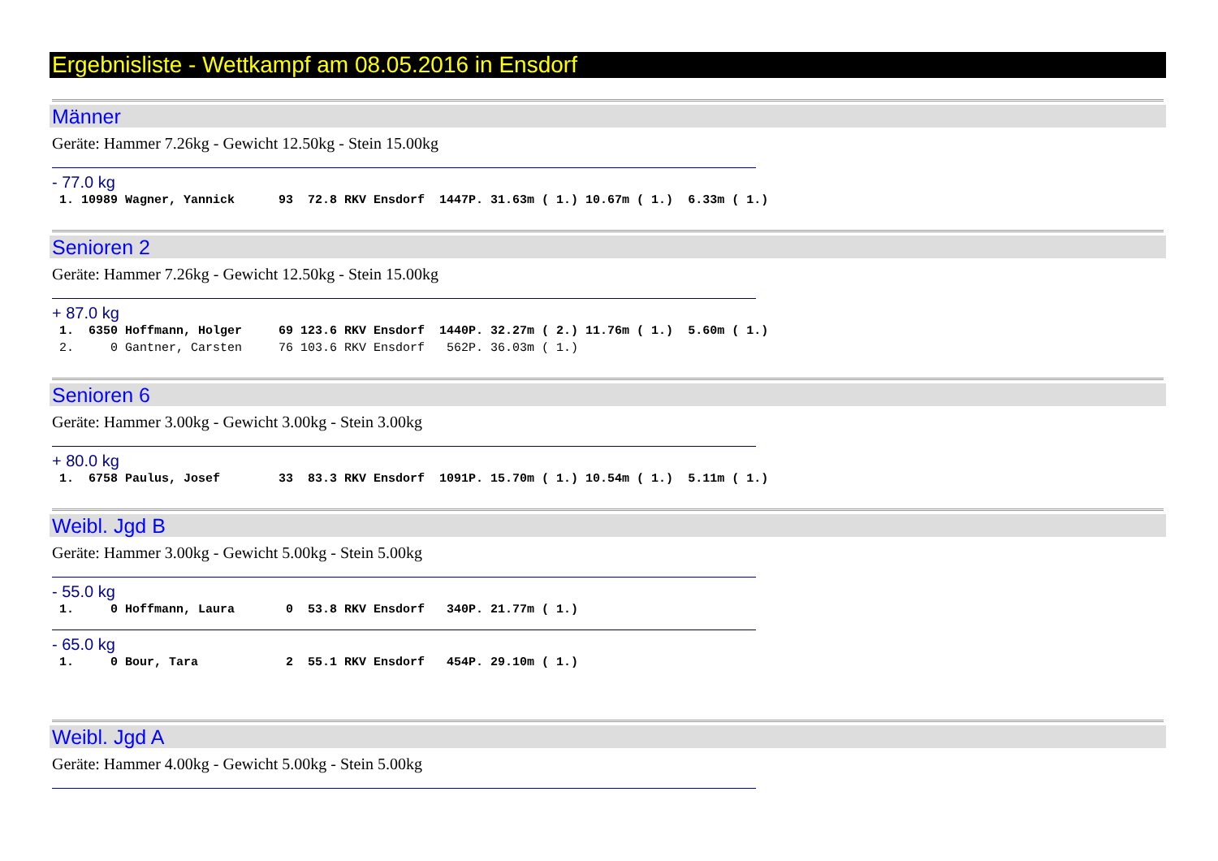Ergebnisliste - Wettkampf am 08.05.2016 in Ensdorf
Männer
Geräte: Hammer 7.26kg - Gewicht 12.50kg - Stein 15.00kg
- 77.0 kg
 1. 10989 Wagner, Yannick      93  72.8 RKV Ensdorf  1447P. 31.63m ( 1.) 10.67m ( 1.)  6.33m ( 1.)
Senioren 2
Geräte: Hammer 7.26kg - Gewicht 12.50kg - Stein 15.00kg
+ 87.0 kg
 1.  6350 Hoffmann, Holger     69 123.6 RKV Ensdorf  1440P. 32.27m ( 2.) 11.76m ( 1.)  5.60m ( 1.)
 2.     0 Gantner, Carsten     76 103.6 RKV Ensdorf   562P. 36.03m ( 1.)
Senioren 6
Geräte: Hammer 3.00kg - Gewicht 3.00kg - Stein 3.00kg
+ 80.0 kg
 1.  6758 Paulus, Josef        33  83.3 RKV Ensdorf  1091P. 15.70m ( 1.) 10.54m ( 1.)  5.11m ( 1.)
Weibl. Jgd B
Geräte: Hammer 3.00kg - Gewicht 5.00kg - Stein 5.00kg
- 55.0 kg
 1.     0 Hoffmann, Laura       0  53.8 RKV Ensdorf   340P. 21.77m ( 1.)
- 65.0 kg
 1.     0 Bour, Tara            2  55.1 RKV Ensdorf   454P. 29.10m ( 1.)
Weibl. Jgd A
Geräte: Hammer 4.00kg - Gewicht 5.00kg - Stein 5.00kg